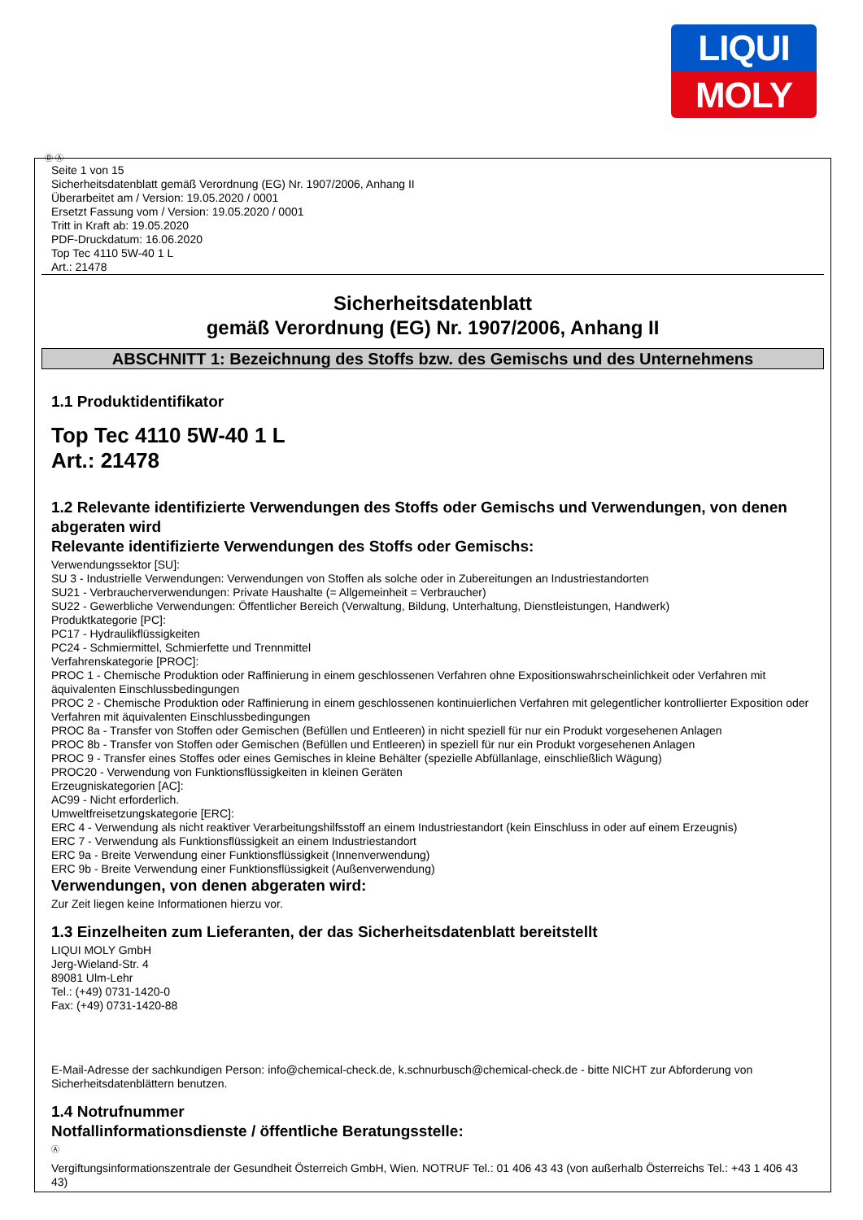LIQUI
MOLY
Ⓓ Ⓐ
Seite 1 von 15
Sicherheitsdatenblatt gemäß Verordnung (EG) Nr. 1907/2006, Anhang II
Überarbeitet am / Version: 19.05.2020 / 0001
Ersetzt Fassung vom / Version: 19.05.2020 / 0001
Tritt in Kraft ab: 19.05.2020
PDF-Druckdatum: 16.06.2020
Top Tec 4110 5W-40 1 L
Art.: 21478
Sicherheitsdatenblatt
gemäß Verordnung (EG) Nr. 1907/2006, Anhang II
ABSCHNITT 1: Bezeichnung des Stoffs bzw. des Gemischs und des Unternehmens
1.1 Produktidentifikator
Top Tec 4110 5W-40 1 L
Art.: 21478
1.2 Relevante identifizierte Verwendungen des Stoffs oder Gemischs und Verwendungen, von denen abgeraten wird
Relevante identifizierte Verwendungen des Stoffs oder Gemischs:
Verwendungssektor [SU]:
SU 3 - Industrielle Verwendungen: Verwendungen von Stoffen als solche oder in Zubereitungen an Industriestandorten
SU21 - Verbraucherverwendungen: Private Haushalte (= Allgemeinheit = Verbraucher)
SU22 - Gewerbliche Verwendungen: Öffentlicher Bereich (Verwaltung, Bildung, Unterhaltung, Dienstleistungen, Handwerk)
Produktkategorie [PC]:
PC17 - Hydraulikflüssigkeiten
PC24 - Schmiermittel, Schmierfette und Trennmittel
Verfahrenskategorie [PROC]:
PROC 1 - Chemische Produktion oder Raffinierung in einem geschlossenen Verfahren ohne Expositionswahrscheinlichkeit oder Verfahren mit äquivalenten Einschlussbedingungen
PROC 2 - Chemische Produktion oder Raffinierung in einem geschlossenen kontinuierlichen Verfahren mit gelegentlicher kontrollierter Exposition oder Verfahren mit äquivalenten Einschlussbedingungen
PROC 8a - Transfer von Stoffen oder Gemischen (Befüllen und Entleeren) in nicht speziell für nur ein Produkt vorgesehenen Anlagen
PROC 8b - Transfer von Stoffen oder Gemischen (Befüllen und Entleeren) in speziell für nur ein Produkt vorgesehenen Anlagen
PROC 9 - Transfer eines Stoffes oder eines Gemisches in kleine Behälter (spezielle Abfüllanlage, einschließlich Wägung)
PROC20 - Verwendung von Funktionsflüssigkeiten in kleinen Geräten
Erzeugniskategorien [AC]:
AC99 - Nicht erforderlich.
Umweltfreisetzungskategorie [ERC]:
ERC 4 - Verwendung als nicht reaktiver Verarbeitungshilfsstoff an einem Industriestandort (kein Einschluss in oder auf einem Erzeugnis)
ERC 7 - Verwendung als Funktionsflüssigkeit an einem Industriestandort
ERC 9a - Breite Verwendung einer Funktionsflüssigkeit (Innenverwendung)
ERC 9b - Breite Verwendung einer Funktionsflüssigkeit (Außenverwendung)
Verwendungen, von denen abgeraten wird:
Zur Zeit liegen keine Informationen hierzu vor.
1.3 Einzelheiten zum Lieferanten, der das Sicherheitsdatenblatt bereitstellt
LIQUI MOLY GmbH
Jerg-Wieland-Str. 4
89081 Ulm-Lehr
Tel.: (+49) 0731-1420-0
Fax: (+49) 0731-1420-88
E-Mail-Adresse der sachkundigen Person: info@chemical-check.de, k.schnurbusch@chemical-check.de - bitte NICHT zur Abforderung von Sicherheitsdatenblättern benutzen.
1.4 Notrufnummer
Notfallinformationsdienste / öffentliche Beratungsstelle:
Ⓐ
Vergiftungsinformationszentrale der Gesundheit Österreich GmbH, Wien. NOTRUF Tel.: 01 406 43 43 (von außerhalb Österreichs Tel.: +43 1 406 43 43)